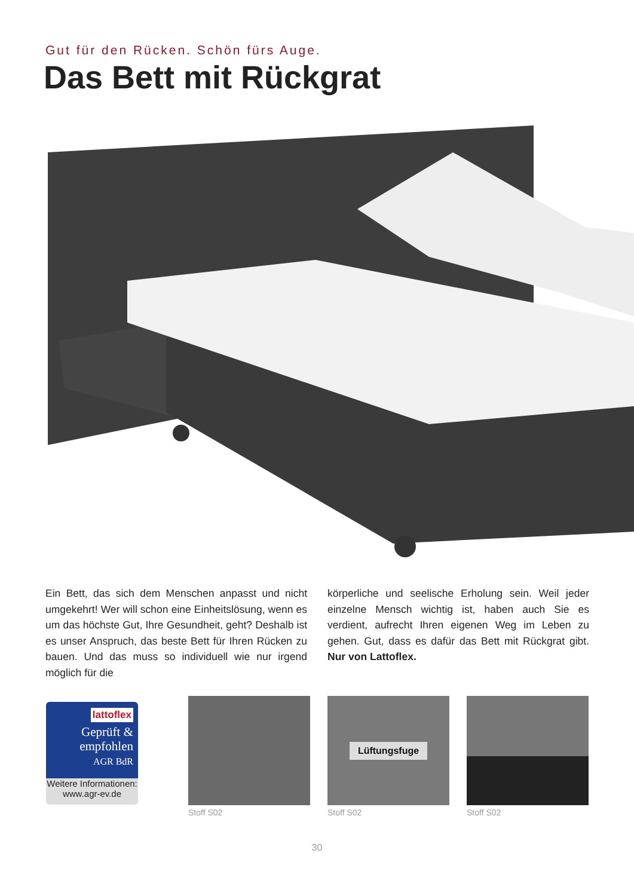Gut für den Rücken. Schön fürs Auge.
Das Bett mit Rückgrat
Ein Bett, das sich dem Menschen anpasst und nicht umgekehrt! Wer will schon eine Einheitslösung, wenn es um das höchste Gut, Ihre Gesundheit, geht? Deshalb ist es unser Anspruch, das beste Bett für Ihren Rücken zu bauen. Und das muss so individuell wie nur irgend möglich für die
körperliche und seelische Erholung sein. Weil jeder einzelne Mensch wichtig ist, haben auch Sie es verdient, aufrecht Ihren eigenen Weg im Leben zu gehen. Gut, dass es dafür das Bett mit Rückgrat gibt. Nur von Lattoflex.
lattoflex
Geprüft &
empfohlen
AGR BdR
Weitere Informationen:
www.agr-ev.de
Stoff S02
Lüftungsfuge
Stoff S02
Stoff S02
30